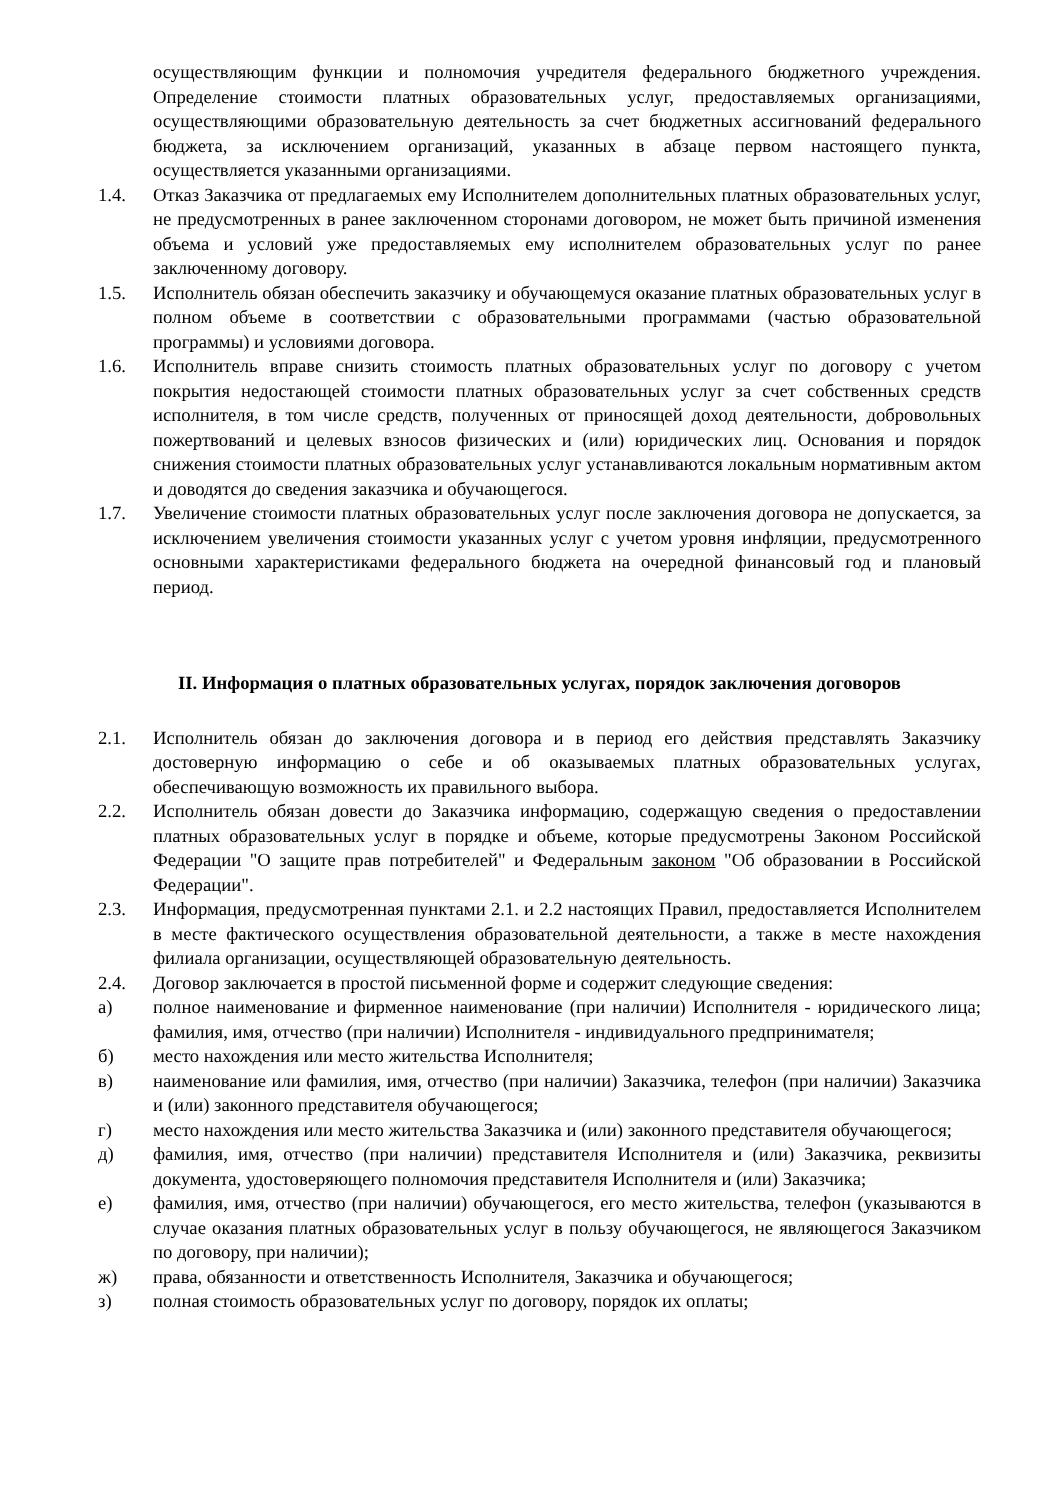осуществляющим функции и полномочия учредителя федерального бюджетного учреждения. Определение стоимости платных образовательных услуг, предоставляемых организациями, осуществляющими образовательную деятельность за счет бюджетных ассигнований федерального бюджета, за исключением организаций, указанных в абзаце первом настоящего пункта, осуществляется указанными организациями.
1.4. Отказ Заказчика от предлагаемых ему Исполнителем дополнительных платных образовательных услуг, не предусмотренных в ранее заключенном сторонами договором, не может быть причиной изменения объема и условий уже предоставляемых ему исполнителем образовательных услуг по ранее заключенному договору.
1.5. Исполнитель обязан обеспечить заказчику и обучающемуся оказание платных образовательных услуг в полном объеме в соответствии с образовательными программами (частью образовательной программы) и условиями договора.
1.6. Исполнитель вправе снизить стоимость платных образовательных услуг по договору с учетом покрытия недостающей стоимости платных образовательных услуг за счет собственных средств исполнителя, в том числе средств, полученных от приносящей доход деятельности, добровольных пожертвований и целевых взносов физических и (или) юридических лиц. Основания и порядок снижения стоимости платных образовательных услуг устанавливаются локальным нормативным актом и доводятся до сведения заказчика и обучающегося.
1.7. Увеличение стоимости платных образовательных услуг после заключения договора не допускается, за исключением увеличения стоимости указанных услуг с учетом уровня инфляции, предусмотренного основными характеристиками федерального бюджета на очередной финансовый год и плановый период.
II. Информация о платных образовательных услугах, порядок заключения договоров
2.1. Исполнитель обязан до заключения договора и в период его действия представлять Заказчику достоверную информацию о себе и об оказываемых платных образовательных услугах, обеспечивающую возможность их правильного выбора.
2.2. Исполнитель обязан довести до Заказчика информацию, содержащую сведения о предоставлении платных образовательных услуг в порядке и объеме, которые предусмотрены Законом Российской Федерации "О защите прав потребителей" и Федеральным законом "Об образовании в Российской Федерации".
2.3. Информация, предусмотренная пунктами 2.1. и 2.2 настоящих Правил, предоставляется Исполнителем в месте фактического осуществления образовательной деятельности, а также в месте нахождения филиала организации, осуществляющей образовательную деятельность.
2.4. Договор заключается в простой письменной форме и содержит следующие сведения:
а) полное наименование и фирменное наименование (при наличии) Исполнителя - юридического лица; фамилия, имя, отчество (при наличии) Исполнителя - индивидуального предпринимателя;
б) место нахождения или место жительства Исполнителя;
в) наименование или фамилия, имя, отчество (при наличии) Заказчика, телефон (при наличии) Заказчика и (или) законного представителя обучающегося;
г) место нахождения или место жительства Заказчика и (или) законного представителя обучающегося;
д) фамилия, имя, отчество (при наличии) представителя Исполнителя и (или) Заказчика, реквизиты документа, удостоверяющего полномочия представителя Исполнителя и (или) Заказчика;
е) фамилия, имя, отчество (при наличии) обучающегося, его место жительства, телефон (указываются в случае оказания платных образовательных услуг в пользу обучающегося, не являющегося Заказчиком по договору, при наличии);
ж) права, обязанности и ответственность Исполнителя, Заказчика и обучающегося;
з) полная стоимость образовательных услуг по договору, порядок их оплаты;